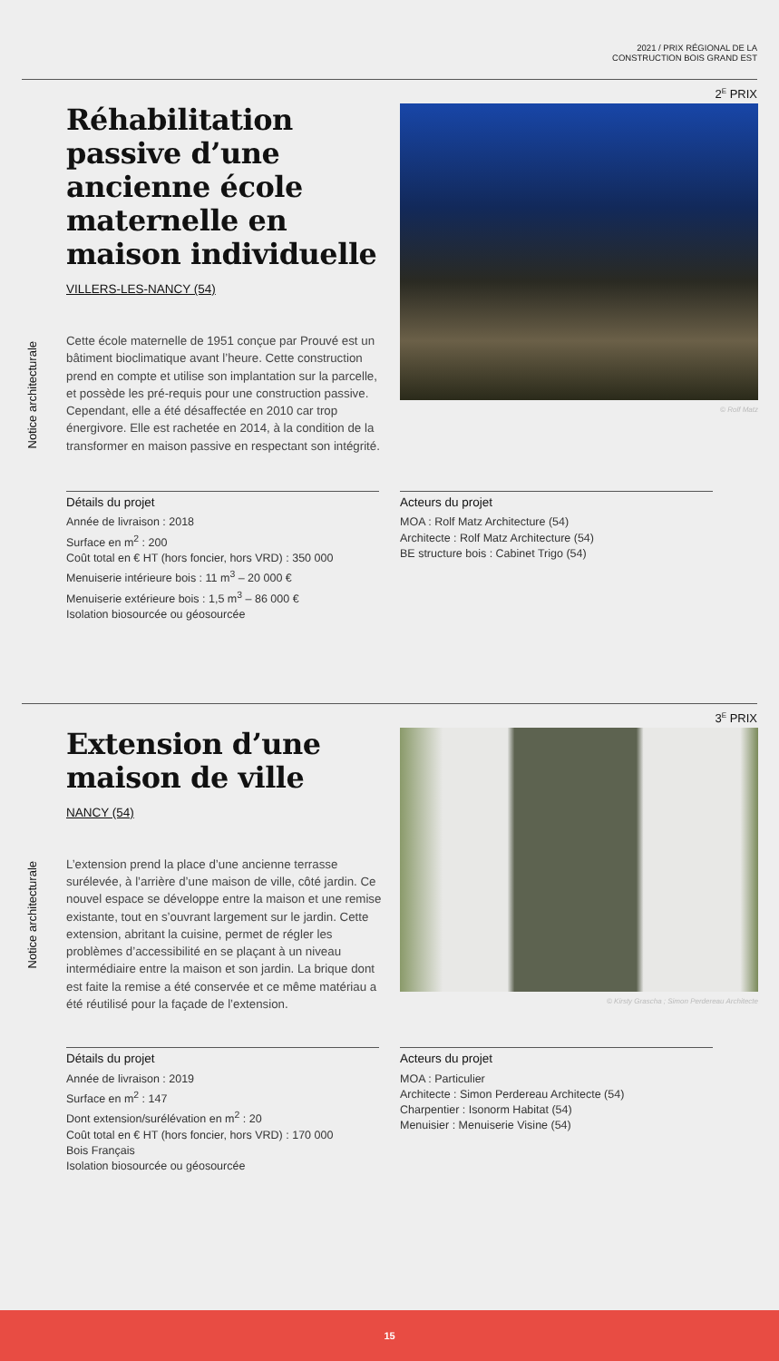2021 / PRIX RÉGIONAL DE LA
CONSTRUCTION BOIS GRAND EST
2<sup>E</sup> PRIX
Notice architecturale
Réhabilitation passive d’une ancienne école maternelle en maison individuelle
VILLERS-LES-NANCY (54)
Cette école maternelle de 1951 conçue par Prouvé est un bâtiment bioclimatique avant l’heure. Cette construction prend en compte et utilise son implantation sur la parcelle, et possède les pré-requis pour une construction passive. Cependant, elle a été désaffectée en 2010 car trop énergivore. Elle est rachetée en 2014, à la condition de la transformer en maison passive en respectant son intégrité.
© Rolf Matz
Détails du projet
Année de livraison : 2018
Surface en m<sup>2</sup> : 200
Coût total en € HT (hors foncier, hors VRD) : 350 000
Menuiserie intérieure bois : 11 m<sup>3</sup> – 20 000 €
Menuiserie extérieure bois : 1,5 m<sup>3</sup> – 86 000 €
Isolation biosourcée ou géosourcée
Acteurs du projet
MOA : Rolf Matz Architecture (54)
Architecte : Rolf Matz Architecture (54)
BE structure bois : Cabinet Trigo (54)
3<sup>E</sup> PRIX
Notice architecturale
Extension d’une maison de ville
NANCY (54)
L’extension prend la place d’une ancienne terrasse surélevée, à l’arrière d’une maison de ville, côté jardin. Ce nouvel espace se développe entre la maison et une remise existante, tout en s’ouvrant largement sur le jardin. Cette extension, abritant la cuisine, permet de régler les problèmes d’accessibilité en se plaçant à un niveau intermédiaire entre la maison et son jardin. La brique dont est faite la remise a été conservée et ce même matériau a été réutilisé pour la façade de l’extension.
© Kirsty Grascha ; Simon Perdereau Architecte
Détails du projet
Année de livraison : 2019
Surface en m<sup>2</sup> : 147
Dont extension/surélévation en m<sup>2</sup> : 20
Coût total en € HT (hors foncier, hors VRD) : 170 000
Bois Français
Isolation biosourcée ou géosourcée
Acteurs du projet
MOA : Particulier
Architecte : Simon Perdereau Architecte (54)
Charpentier : Isonorm Habitat (54)
Menuisier : Menuiserie Visine (54)
15